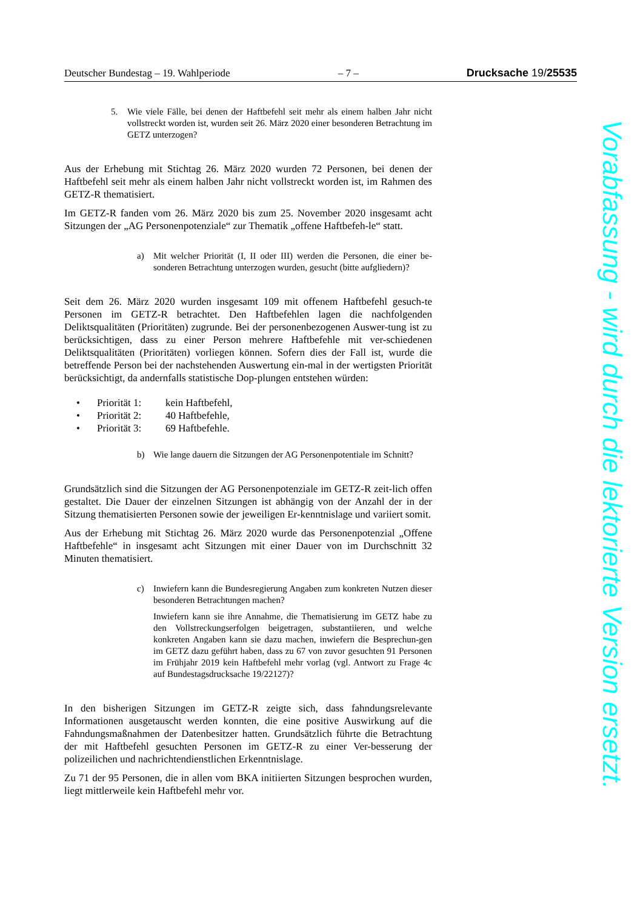Deutscher Bundestag – 19. Wahlperiode – 7 – Drucksache 19/25535
5.
Wie viele Fälle, bei denen der Haftbefehl seit mehr als einem halben Jahr nicht vollstreckt worden ist, wurden seit 26. März 2020 einer besonderen Betrachtung im GETZ unterzogen?
Aus der Erhebung mit Stichtag 26. März 2020 wurden 72 Personen, bei denen der Haftbefehl seit mehr als einem halben Jahr nicht vollstreckt worden ist, im Rahmen des GETZ-R thematisiert.
Im GETZ-R fanden vom 26. März 2020 bis zum 25. November 2020 insgesamt acht Sitzungen der „AG Personenpotenziale“ zur Thematik „offene Haftbefeh-le“ statt.
a)
Mit welcher Priorität (I, II oder III) werden die Personen, die einer be-sonderen Betrachtung unterzogen wurden, gesucht (bitte aufgliedern)?
Seit dem 26. März 2020 wurden insgesamt 109 mit offenem Haftbefehl gesuch-te Personen im GETZ-R betrachtet. Den Haftbefehlen lagen die nachfolgenden Deliktsqualitäten (Prioritäten) zugrunde. Bei der personenbezogenen Auswer-tung ist zu berücksichtigen, dass zu einer Person mehrere Haftbefehle mit ver-schiedenen Deliktsqualitäten (Prioritäten) vorliegen können. Sofern dies der Fall ist, wurde die betreffende Person bei der nachstehenden Auswertung ein-mal in der wertigsten Priorität berücksichtigt, da andernfalls statistische Dop-plungen entstehen würden:
• Priorität 1: kein Haftbefehl,
• Priorität 2: 40 Haftbefehle,
• Priorität 3: 69 Haftbefehle.
b)
Wie lange dauern die Sitzungen der AG Personenpotentiale im Schnitt?
Grundsätzlich sind die Sitzungen der AG Personenpotenziale im GETZ-R zeit-lich offen gestaltet. Die Dauer der einzelnen Sitzungen ist abhängig von der Anzahl der in der Sitzung thematisierten Personen sowie der jeweiligen Er-kenntnislage und variiert somit.
Aus der Erhebung mit Stichtag 26. März 2020 wurde das Personenpotenzial „Offene Haftbefehle“ in insgesamt acht Sitzungen mit einer Dauer von im Durchschnitt 32 Minuten thematisiert.
c)
Inwiefern kann die Bundesregierung Angaben zum konkreten Nutzen dieser besonderen Betrachtungen machen?
Inwiefern kann sie ihre Annahme, die Thematisierung im GETZ habe zu den Vollstreckungserfolgen beigetragen, substantiieren, und welche konkreten Angaben kann sie dazu machen, inwiefern die Besprechun-gen im GETZ dazu geführt haben, dass zu 67 von zuvor gesuchten 91 Personen im Frühjahr 2019 kein Haftbefehl mehr vorlag (vgl. Antwort zu Frage 4c auf Bundestagsdrucksache 19/22127)?
In den bisherigen Sitzungen im GETZ-R zeigte sich, dass fahndungsrelevante Informationen ausgetauscht werden konnten, die eine positive Auswirkung auf die Fahndungsmaßnahmen der Datenbesitzer hatten. Grundsätzlich führte die Betrachtung der mit Haftbefehl gesuchten Personen im GETZ-R zu einer Ver-besserung der polizeilichen und nachrichtendienstlichen Erkenntnislage.
Zu 71 der 95 Personen, die in allen vom BKA initiierten Sitzungen besprochen wurden, liegt mittlerweile kein Haftbefehl mehr vor.
Vorabfassung - wird durch die lektorierte Version ersetzt.